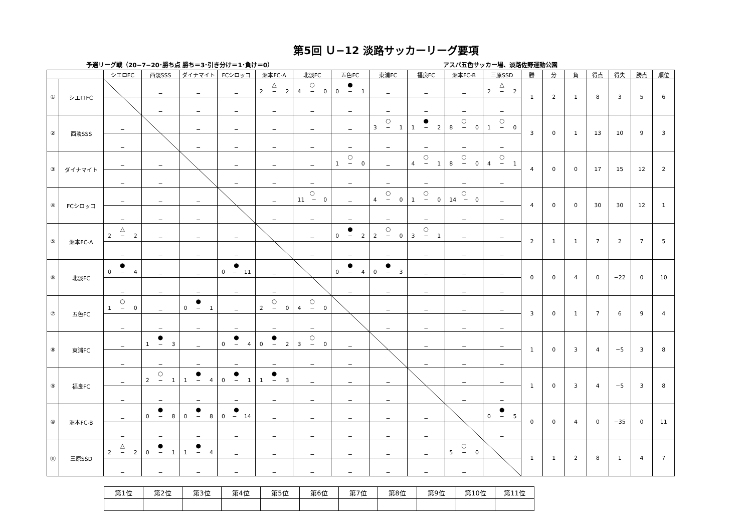第5回 Ｕ−12 淡路サッカーリーグ要項
予選リーグ戦（20−7−20･勝ち点 勝ち＝3･引き分け＝1･負け＝0） アスパ五色サッカー場、淡路佐野運動公園
| | | シエロFC | 西淡SSS | ダイナマイト | FCシロッコ | 洲本FC-A | 北淡FC | 五色FC | 東浦FC | 福良FC | 洲本FC-B | 三原SSD | 勝 | 分 | 負 | 得点 | 得失 | 勝点 | 順位 |
| --- | --- | --- | --- | --- | --- | --- | --- | --- | --- | --- | --- | --- | --- | --- | --- | --- | --- | --- | --- |
| ① | シエロFC | | − | − | − | △ 2 − 2 | ○ 4 − 0 | ● 0 − 1 | − | − | − | △ 2 − 2 | 1 | 2 | 1 | 8 | 3 | 5 | 6 |
| | | | − | − | − | − | − | − | − | − | − | − | | | | | | | |
| ② | 西淡SSS | − | | − | − | − | − | − | ○ 3 − 1 | ● 1 − 2 | ○ 8 − 0 | ○ 1 − 0 | 3 | 0 | 1 | 13 | 10 | 9 | 3 |
| | | − | | − | − | − | − | − | − | − | − | − | | | | | | | |
| ③ | ダイナマイト | − | − | | − | − | − | ○ 1 − 0 | − | ○ 4 − 1 | ○ 8 − 0 | ○ 4 − 1 | 4 | 0 | 0 | 17 | 15 | 12 | 2 |
| | | − | − | | − | − | − | − | − | − | − | − | | | | | | | |
| ④ | FCシロッコ | − | − | − | | − | ○ 11 − 0 | − | ○ 4 − 0 | ○ 1 − 0 | ○ 14 − 0 | − | 4 | 0 | 0 | 30 | 30 | 12 | 1 |
| | | − | − | − | | − | − | − | − | − | − | − | | | | | | | |
| ⑤ | 洲本FC-A | △ 2 − 2 | − | − | − | | − | ● 0 − 2 | ○ 2 − 0 | ○ 3 − 1 | − | − | 2 | 1 | 1 | 7 | 2 | 7 | 5 |
| | | − | − | − | − | | − | − | − | − | − | − | | | | | | | |
| ⑥ | 北淡FC | ● 0 − 4 | − | − | ● 0 − 11 | − | | ● 0 − 4 | ● 0 − 3 | − | − | − | 0 | 0 | 4 | 0 | −22 | 0 | 10 |
| | | − | − | − | − | − | | − | − | − | − | − | | | | | | | |
| ⑦ | 五色FC | ○ 1 − 0 | − | ● 0 − 1 | − | ○ 2 − 0 | ○ 4 − 0 | | − | − | − | − | 3 | 0 | 1 | 7 | 6 | 9 | 4 |
| | | − | − | − | − | − | − | | − | − | − | − | | | | | | | |
| ⑧ | 東浦FC | − | ● 1 − 3 | − | ● 0 − 4 | ● 0 − 2 | ○ 3 − 0 | − | | − | − | − | 1 | 0 | 3 | 4 | −5 | 3 | 8 |
| | | − | − | − | − | − | − | − | | − | − | − | | | | | | | |
| ⑨ | 福良FC | − | ○ 2 − 1 | ● 1 − 4 | ● 0 − 1 | ● 1 − 3 | − | − | − | | − | − | 1 | 0 | 3 | 4 | −5 | 3 | 8 |
| | | − | − | − | − | − | − | − | − | | − | − | | | | | | | |
| ⑩ | 洲本FC-B | − | ● 0 − 8 | ● 0 − 8 | ● 0 − 14 | − | − | − | − | − | | ● 0 − 5 | 0 | 0 | 4 | 0 | −35 | 0 | 11 |
| | | − | − | − | − | − | − | − | − | − | | − | | | | | | | |
| ⑪ | 三原SSD | △ 2 − 2 | ● 0 − 1 | ● 1 − 4 | − | − | − | − | − | − | ○ 5 − 0 | | 1 | 1 | 2 | 8 | 1 | 4 | 7 |
| | | − | − | − | − | − | − | − | − | − | − | | | | | | | | |
| 第1位 | 第2位 | 第3位 | 第4位 | 第5位 | 第6位 | 第7位 | 第8位 | 第9位 | 第10位 | 第11位 |